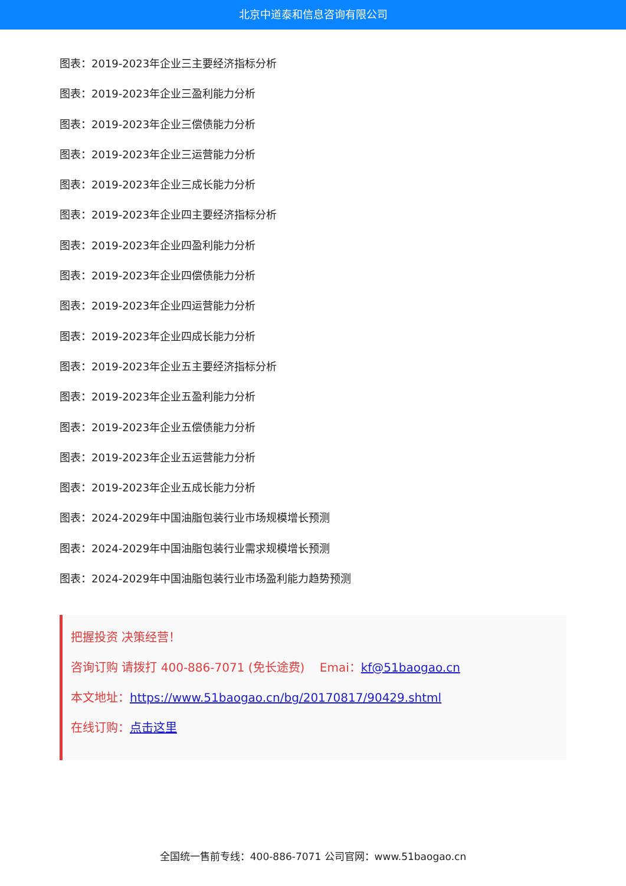北京中道泰和信息咨询有限公司
图表：2019-2023年企业三主要经济指标分析
图表：2019-2023年企业三盈利能力分析
图表：2019-2023年企业三偿债能力分析
图表：2019-2023年企业三运营能力分析
图表：2019-2023年企业三成长能力分析
图表：2019-2023年企业四主要经济指标分析
图表：2019-2023年企业四盈利能力分析
图表：2019-2023年企业四偿债能力分析
图表：2019-2023年企业四运营能力分析
图表：2019-2023年企业四成长能力分析
图表：2019-2023年企业五主要经济指标分析
图表：2019-2023年企业五盈利能力分析
图表：2019-2023年企业五偿债能力分析
图表：2019-2023年企业五运营能力分析
图表：2019-2023年企业五成长能力分析
图表：2024-2029年中国油脂包装行业市场规模增长预测
图表：2024-2029年中国油脂包装行业需求规模增长预测
图表：2024-2029年中国油脂包装行业市场盈利能力趋势预测
把握投资 决策经营！
咨询订购 请拨打 400-886-7071 (免长途费) Emai：kf@51baogao.cn
本文地址：https://www.51baogao.cn/bg/20170817/90429.shtml
在线订购：点击这里
全国统一售前专线：400-886-7071 公司官网：www.51baogao.cn